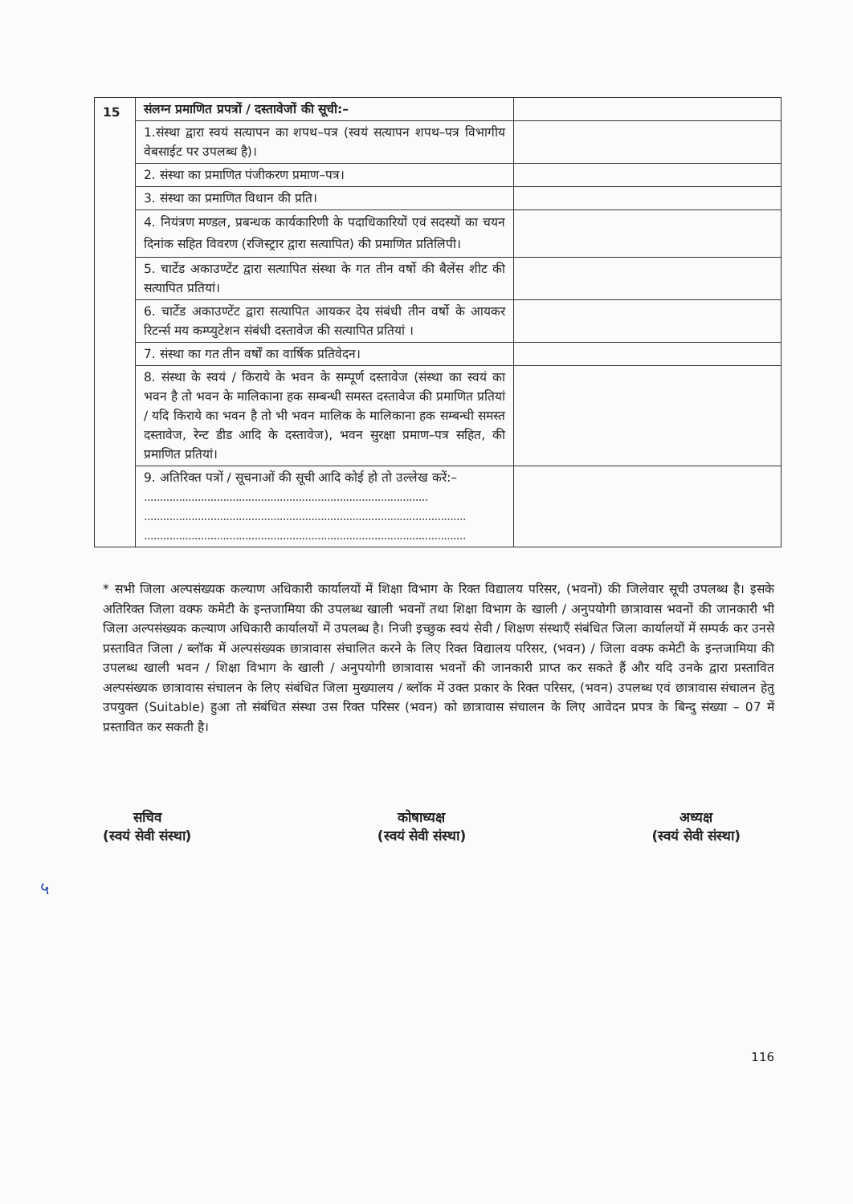| 15 | संलग्न प्रमाणित प्रपत्रों / दस्तावेजों की सूची:– | |
| | 1.संस्था द्वारा स्वयं सत्यापन का शपथ–पत्र (स्वयं सत्यापन शपथ–पत्र विभागीय वेबसाईट पर उपलब्ध है)। | |
| | 2. संस्था का प्रमाणित पंजीकरण प्रमाण–पत्र। | |
| | 3. संस्था का प्रमाणित विधान की प्रति। | |
| | 4. नियंत्रण मण्डल, प्रबन्धक कार्यकारिणी के पदाधिकारियों एवं सदस्यों का चयन दिनांक सहित विवरण (रजिस्ट्रार द्वारा सत्यापित) की प्रमाणित प्रतिलिपी। | |
| | 5. चार्टेड अकाउण्टेंट द्वारा सत्यापित संस्था के गत तीन वर्षो की बैलेंस शीट की सत्यापित प्रतियां। | |
| | 6. चार्टेड अकाउण्टेंट द्वारा सत्यापित आयकर देय संबंधी तीन वर्षो के आयकर रिटर्न्स मय कम्प्युटेशन संबंधी दस्तावेज की सत्यापित प्रतियां । | |
| | 7. संस्था का गत तीन वर्षों का वार्षिक प्रतिवेदन। | |
| | 8. संस्था के स्वयं / किराये के भवन के सम्पूर्ण दस्तावेज (संस्था का स्वयं का भवन है तो भवन के मालिकाना हक सम्बन्धी समस्त दस्तावेज की प्रमाणित प्रतियां / यदि किराये का भवन है तो भी भवन मालिक के मालिकाना हक सम्बन्धी समस्त दस्तावेज, रेन्ट डीड आदि के दस्तावेज), भवन सुरक्षा प्रमाण–पत्र सहित, की प्रमाणित प्रतियां। | |
| | 9. अतिरिक्त पत्रों / सूचनाओं की सूची आदि कोई हो तो उल्लेख करें:– .......................................................................................... ...................................................................................................... ...................................................................................................... | |
* सभी जिला अल्पसंख्यक कल्याण अधिकारी कार्यालयों में शिक्षा विभाग के रिक्त विद्यालय परिसर, (भवनों) की जिलेवार सूची उपलब्ध है। इसके अतिरिक्त जिला वक्फ कमेटी के इन्तजामिया की उपलब्ध खाली भवनों तथा शिक्षा विभाग के खाली / अनुपयोगी छात्रावास भवनों की जानकारी भी जिला अल्पसंख्यक कल्याण अधिकारी कार्यालयों में उपलब्ध है। निजी इच्छुक स्वयं सेवी / शिक्षण संस्थाएँ संबंधित जिला कार्यालयों में सम्पर्क कर उनसे प्रस्तावित जिला / ब्लॉक में अल्पसंख्यक छात्रावास संचालित करने के लिए रिक्त विद्यालय परिसर, (भवन) / जिला वक्फ कमेटी के इन्तजामिया की उपलब्ध खाली भवन / शिक्षा विभाग के खाली / अनुपयोगी छात्रावास भवनों की जानकारी प्राप्त कर सकते हैं और यदि उनके द्वारा प्रस्तावित अल्पसंख्यक छात्रावास संचालन के लिए संबंधित जिला मुख्यालय / ब्लॉक में उक्त प्रकार के रिक्त परिसर, (भवन) उपलब्ध एवं छात्रावास संचालन हेतु उपयुक्त (Suitable) हुआ तो संबंधित संस्था उस रिक्त परिसर (भवन) को छात्रावास संचालन के लिए आवेदन प्रपत्र के बिन्दु संख्या – 07 में प्रस्तावित कर सकती है।
सचिव
(स्वयं सेवी संस्था)
कोषाध्यक्ष
(स्वयं सेवी संस्था)
अध्यक्ष
(स्वयं सेवी संस्था)
५
116